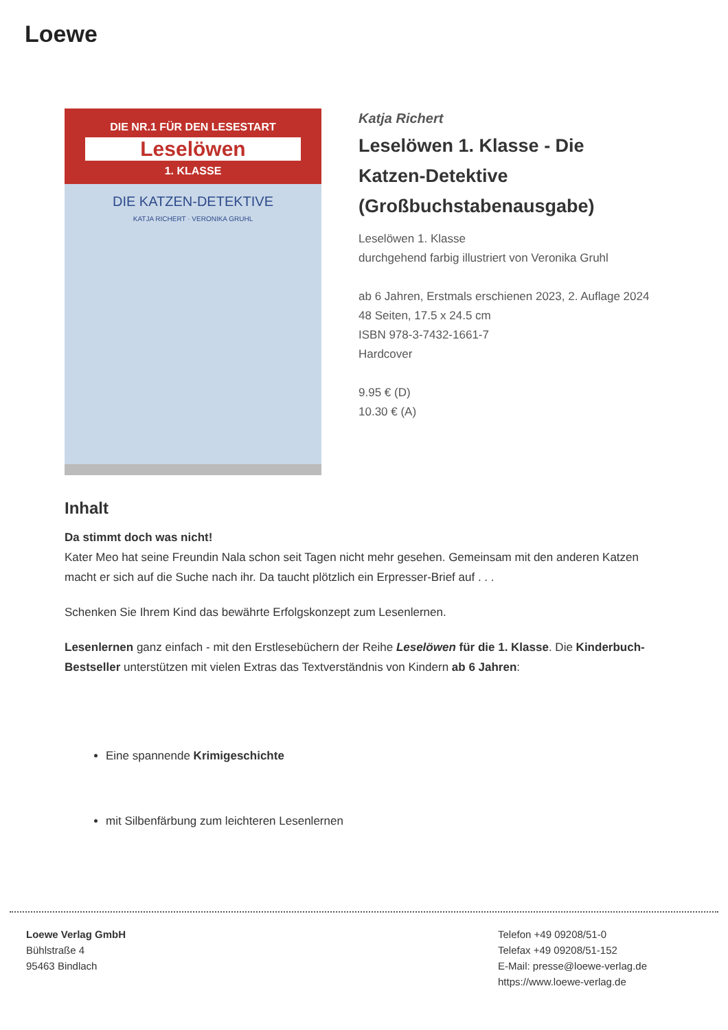Loewe
DIE NR.1 FÜR DEN LESESTART
Leselöwen
1. KLASSE
DIE KATZEN-DETEKTIVE
KATJA RICHERT · VERONIKA GRUHL
Katja Richert
Leselöwen 1. Klasse - Die Katzen-Detektive (Großbuchstabenausgabe)
Leselöwen 1. Klasse
durchgehend farbig illustriert von Veronika Gruhl
ab 6 Jahren, Erstmals erschienen 2023, 2. Auflage 2024
48 Seiten, 17.5 x 24.5 cm
ISBN 978-3-7432-1661-7
Hardcover
9.95 € (D)
10.30 € (A)
Inhalt
Da stimmt doch was nicht!
Kater Meo hat seine Freundin Nala schon seit Tagen nicht mehr gesehen. Gemeinsam mit den anderen Katzen macht er sich auf die Suche nach ihr. Da taucht plötzlich ein Erpresser-Brief auf . . .
Schenken Sie Ihrem Kind das bewährte Erfolgskonzept zum Lesenlernen.
Lesenlernen ganz einfach - mit den Erstlesebüchern der Reihe Leselöwen für die 1. Klasse. Die Kinderbuch-Bestseller unterstützen mit vielen Extras das Textverständnis von Kindern ab 6 Jahren:
Eine spannende Krimigeschichte
mit Silbenfärbung zum leichteren Lesenlernen
Loewe Verlag GmbH
Bühlstraße 4
95463 Bindlach
Telefon +49 09208/51-0
Telefax +49 09208/51-152
E-Mail: presse@loewe-verlag.de
https://www.loewe-verlag.de